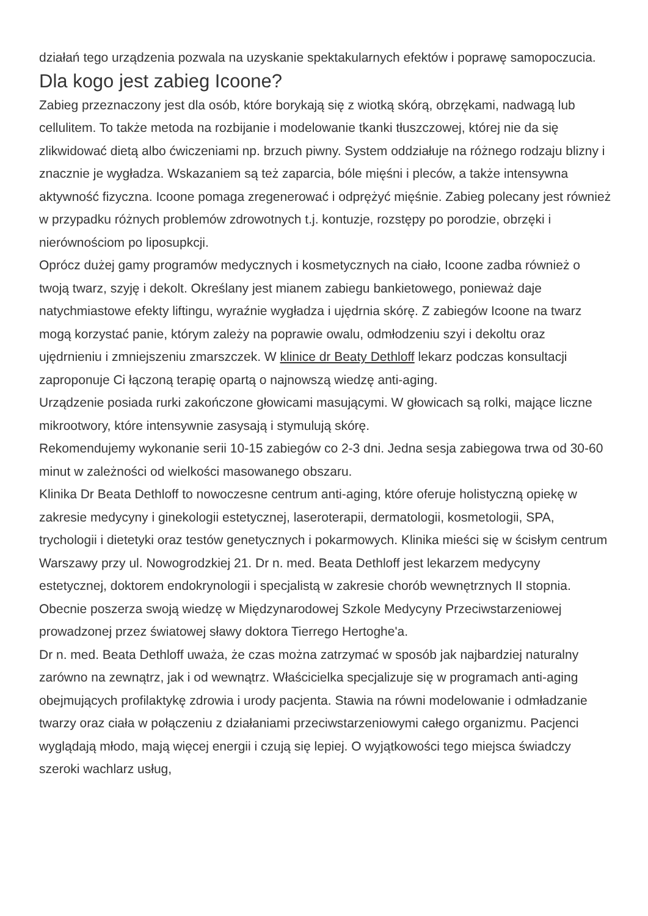działań tego urządzenia pozwala na uzyskanie spektakularnych efektów i poprawę samopoczucia.
Dla kogo jest zabieg Icoone?
Zabieg przeznaczony jest dla osób, które borykają się z wiotką skórą, obrzękami, nadwagą lub cellulitem. To także metoda na rozbijanie i modelowanie tkanki tłuszczowej, której nie da się zlikwidować dietą albo ćwiczeniami np. brzuch piwny. System oddziałuje na różnego rodzaju blizny i znacznie je wygładza. Wskazaniem są też zaparcia, bóle mięśni i pleców, a także intensywna aktywność fizyczna. Icoone pomaga zregenerować i odprężyć mięśnie. Zabieg polecany jest również w przypadku różnych problemów zdrowotnych t.j. kontuzje, rozstępy po porodzie, obrzęki i nierównościom po liposupkcji.
Oprócz dużej gamy programów medycznych i kosmetycznych na ciało, Icoone zadba również o twoją twarz, szyję i dekolt. Określany jest mianem zabiegu bankietowego, ponieważ daje natychmiastowe efekty liftingu, wyraźnie wygładza i ujędrnia skórę. Z zabiegów Icoone na twarz mogą korzystać panie, którym zależy na poprawie owalu, odmłodzeniu szyi i dekoltu oraz ujędrnieniu i zmniejszeniu zmarszczek. W klinice dr Beaty Dethloff lekarz podczas konsultacji zaproponuje Ci łączoną terapię opartą o najnowszą wiedzę anti-aging.
Urządzenie posiada rurki zakończone głowicami masującymi. W głowicach są rolki, mające liczne mikrootwory, które intensywnie zasysają i stymulują skórę.
Rekomendujemy wykonanie serii 10-15 zabiegów co 2-3 dni. Jedna sesja zabiegowa trwa od 30-60 minut w zależności od wielkości masowanego obszaru.
Klinika Dr Beata Dethloff to nowoczesne centrum anti-aging, które oferuje holistyczną opiekę w zakresie medycyny i ginekologii estetycznej, laseroterapii, dermatologii, kosmetologii, SPA, trychologii i dietetyki oraz testów genetycznych i pokarmowych. Klinika mieści się w ścisłym centrum Warszawy przy ul. Nowogrodzkiej 21. Dr n. med. Beata Dethloff jest lekarzem medycyny estetycznej, doktorem endokrynologii i specjalistą w zakresie chorób wewnętrznych II stopnia. Obecnie poszerza swoją wiedzę w Międzynarodowej Szkole Medycyny Przeciwstarzeniowej prowadzonej przez światowej sławy doktora Tierrego Hertoghe'a.
Dr n. med. Beata Dethloff uważa, że czas można zatrzymać w sposób jak najbardziej naturalny zarówno na zewnątrz, jak i od wewnątrz. Właścicielka specjalizuje się w programach anti-aging obejmujących profilaktykę zdrowia i urody pacjenta. Stawia na równi modelowanie i odmładzanie twarzy oraz ciała w połączeniu z działaniami przeciwstarzeniowymi całego organizmu. Pacjenci wyglądają młodo, mają więcej energii i czują się lepiej. O wyjątkowości tego miejsca świadczy szeroki wachlarz usług,